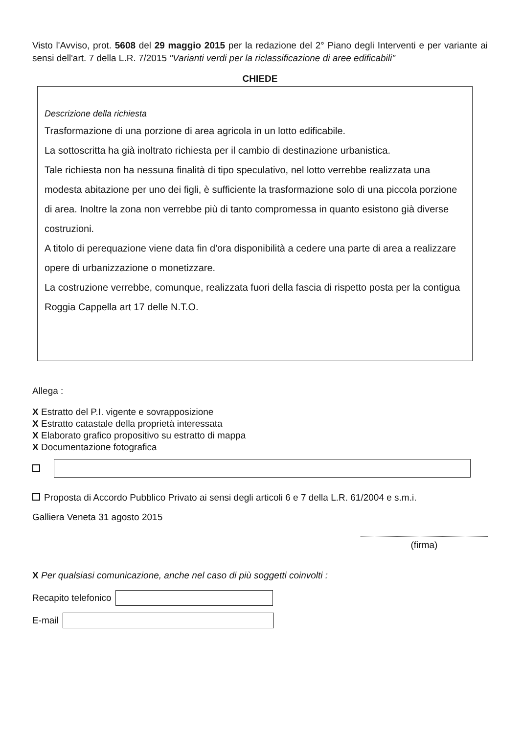Visto l'Avviso, prot. 5608 del 29 maggio 2015 per la redazione del 2° Piano degli Interventi e per variante ai sensi dell'art. 7 della L.R. 7/2015 "Varianti verdi per la riclassificazione di aree edificabili"
CHIEDE
Descrizione della richiesta
Trasformazione di una porzione di area agricola in un lotto edificabile.
La sottoscritta ha già inoltrato richiesta per il cambio di destinazione urbanistica.
Tale richiesta non ha nessuna finalità di tipo speculativo, nel lotto verrebbe realizzata una modesta abitazione per uno dei figli, è sufficiente la trasformazione solo di una piccola porzione di area. Inoltre la zona non verrebbe più di tanto compromessa in quanto esistono già diverse costruzioni.
A titolo di perequazione viene data fin d'ora disponibilità a cedere una parte di area a realizzare opere di urbanizzazione o monetizzare.
La costruzione verrebbe, comunque, realizzata fuori della fascia di rispetto posta per la contigua Roggia Cappella art 17 delle N.T.O.
Allega :
X Estratto del P.I. vigente e sovrapposizione
X Estratto catastale della proprietà interessata
X Elaborato grafico propositivo su estratto di mappa
X Documentazione fotografica
Proposta di Accordo Pubblico Privato ai sensi degli articoli 6 e 7 della L.R. 61/2004 e s.m.i.
Galliera Veneta 31 agosto 2015
(firma)
X Per qualsiasi comunicazione, anche nel caso di più soggetti coinvolti :
Recapito telefonico
E-mail